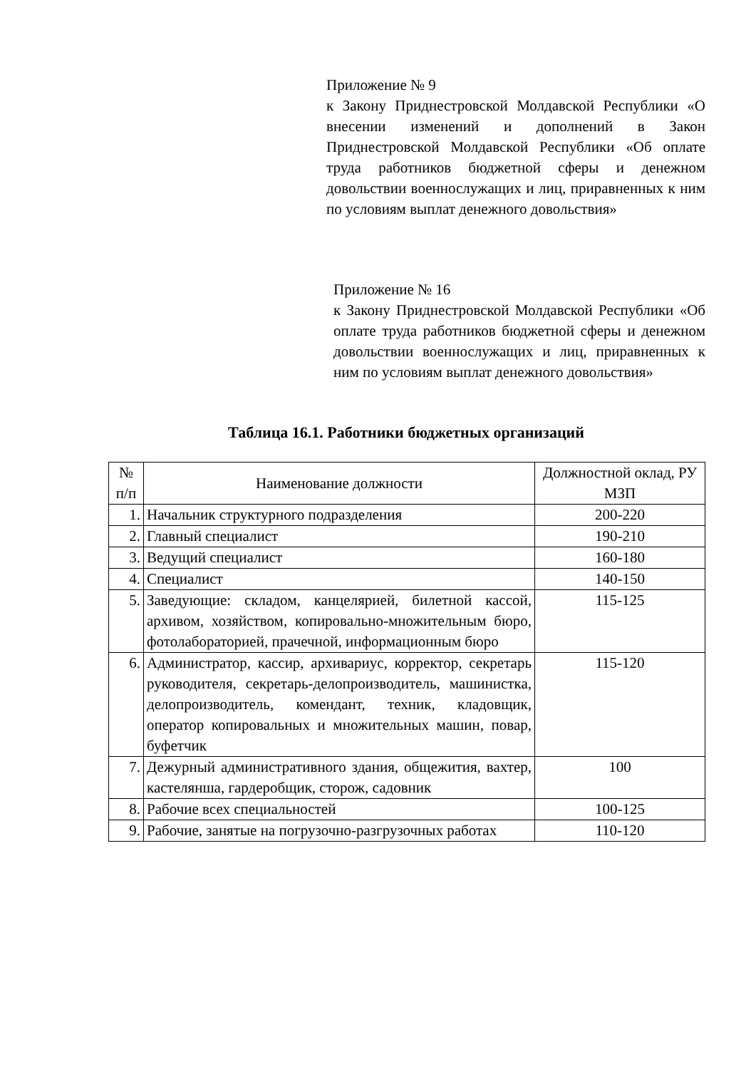Приложение № 9
к Закону Приднестровской Молдавской Республики «О внесении изменений и дополнений в Закон Приднестровской Молдавской Республики «Об оплате труда работников бюджетной сферы и денежном довольствии военнослужащих и лиц, приравненных к ним по условиям выплат денежного довольствия»
Приложение № 16
к Закону Приднестровской Молдавской Республики «Об оплате труда работников бюджетной сферы и денежном довольствии военнослужащих и лиц, приравненных к ним по условиям выплат денежного довольствия»
Таблица 16.1. Работники бюджетных организаций
| № п/п | Наименование должности | Должностной оклад, РУ МЗП |
| --- | --- | --- |
| 1. | Начальник структурного подразделения | 200-220 |
| 2. | Главный специалист | 190-210 |
| 3. | Ведущий специалист | 160-180 |
| 4. | Специалист | 140-150 |
| 5. | Заведующие: складом, канцелярией, билетной кассой, архивом, хозяйством, копировально-множительным бюро, фотолабораторией, прачечной, информационным бюро | 115-125 |
| 6. | Администратор, кассир, архивариус, корректор, секретарь руководителя, секретарь-делопроизводитель, машинистка, делопроизводитель, комендант, техник, кладовщик, оператор копировальных и множительных машин, повар, буфетчик | 115-120 |
| 7. | Дежурный административного здания, общежития, вахтер, кастелянша, гардеробщик, сторож, садовник | 100 |
| 8. | Рабочие всех специальностей | 100-125 |
| 9. | Рабочие, занятые на погрузочно-разгрузочных работах | 110-120 |